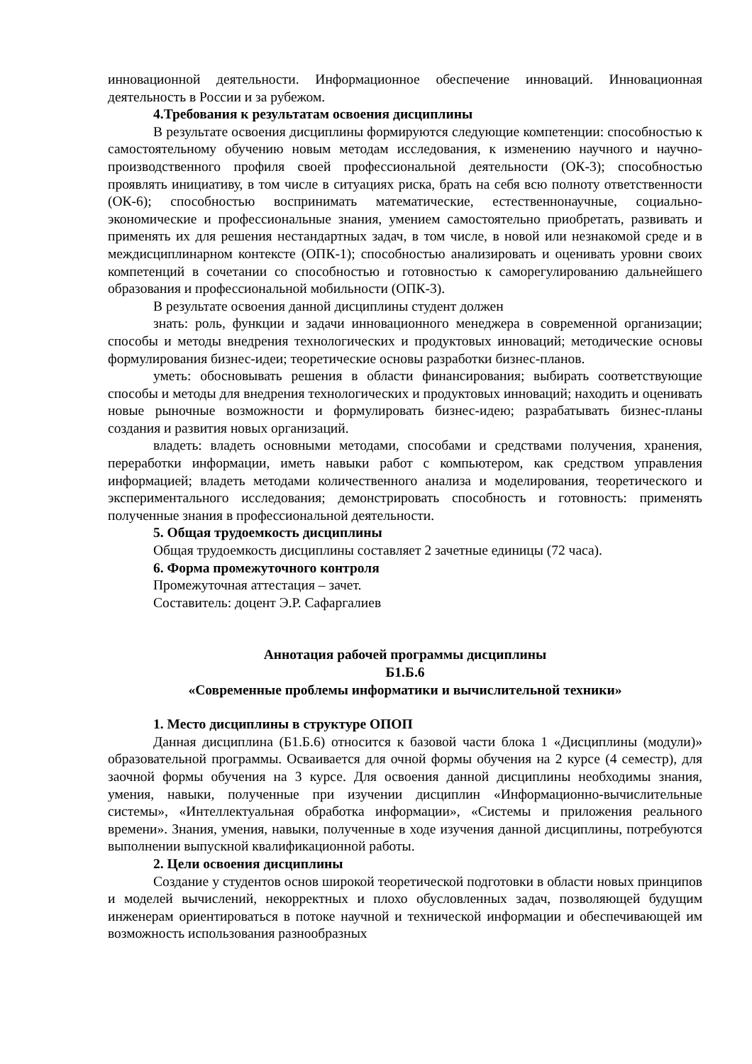инновационной деятельности. Информационное обеспечение инноваций. Инновационная деятельность в России и за рубежом.
4.Требования к результатам освоения дисциплины
В результате освоения дисциплины формируются следующие компетенции: способностью к самостоятельному обучению новым методам исследования, к изменению научного и научно-производственного профиля своей профессиональной деятельности (ОК-3); способностью проявлять инициативу, в том числе в ситуациях риска, брать на себя всю полноту ответственности (ОК-6); способностью воспринимать математические, естественнонаучные, социально-экономические и профессиональные знания, умением самостоятельно приобретать, развивать и применять их для решения нестандартных задач, в том числе, в новой или незнакомой среде и в междисциплинарном контексте (ОПК-1); способностью анализировать и оценивать уровни своих компетенций в сочетании со способностью и готовностью к саморегулированию дальнейшего образования и профессиональной мобильности (ОПК-3).
В результате освоения данной дисциплины студент должен
знать: роль, функции и задачи инновационного менеджера в современной организации; способы и методы внедрения технологических и продуктовых инноваций; методические основы формулирования бизнес-идеи; теоретические основы разработки бизнес-планов.
уметь: обосновывать решения в области финансирования; выбирать соответствующие способы и методы для внедрения технологических и продуктовых инноваций; находить и оценивать новые рыночные возможности и формулировать бизнес-идею; разрабатывать бизнес-планы создания и развития новых организаций.
владеть: владеть основными методами, способами и средствами получения, хранения, переработки информации, иметь навыки работ с компьютером, как средством управления информацией; владеть методами количественного анализа и моделирования, теоретического и экспериментального исследования; демонстрировать способность и готовность: применять полученные знания в профессиональной деятельности.
5. Общая трудоемкость дисциплины
Общая трудоемкость дисциплины составляет 2 зачетные единицы (72 часа).
6. Форма промежуточного контроля
Промежуточная аттестация – зачет.
Составитель: доцент Э.Р. Сафаргалиев
Аннотация рабочей программы дисциплины
Б1.Б.6
«Современные проблемы информатики и вычислительной техники»
1. Место дисциплины в структуре ОПОП
Данная дисциплина (Б1.Б.6) относится к базовой части блока 1 «Дисциплины (модули)» образовательной программы. Осваивается для очной формы обучения на 2 курсе (4 семестр), для заочной формы обучения на 3 курсе. Для освоения данной дисциплины необходимы знания, умения, навыки, полученные при изучении дисциплин «Информационно-вычислительные системы», «Интеллектуальная обработка информации», «Системы и приложения реального времени». Знания, умения, навыки, полученные в ходе изучения данной дисциплины, потребуются выполнении выпускной квалификационной работы.
2. Цели освоения дисциплины
Создание у студентов основ широкой теоретической подготовки в области новых принципов и моделей вычислений, некорректных и плохо обусловленных задач, позволяющей будущим инженерам ориентироваться в потоке научной и технической информации и обеспечивающей им возможность использования разнообразных